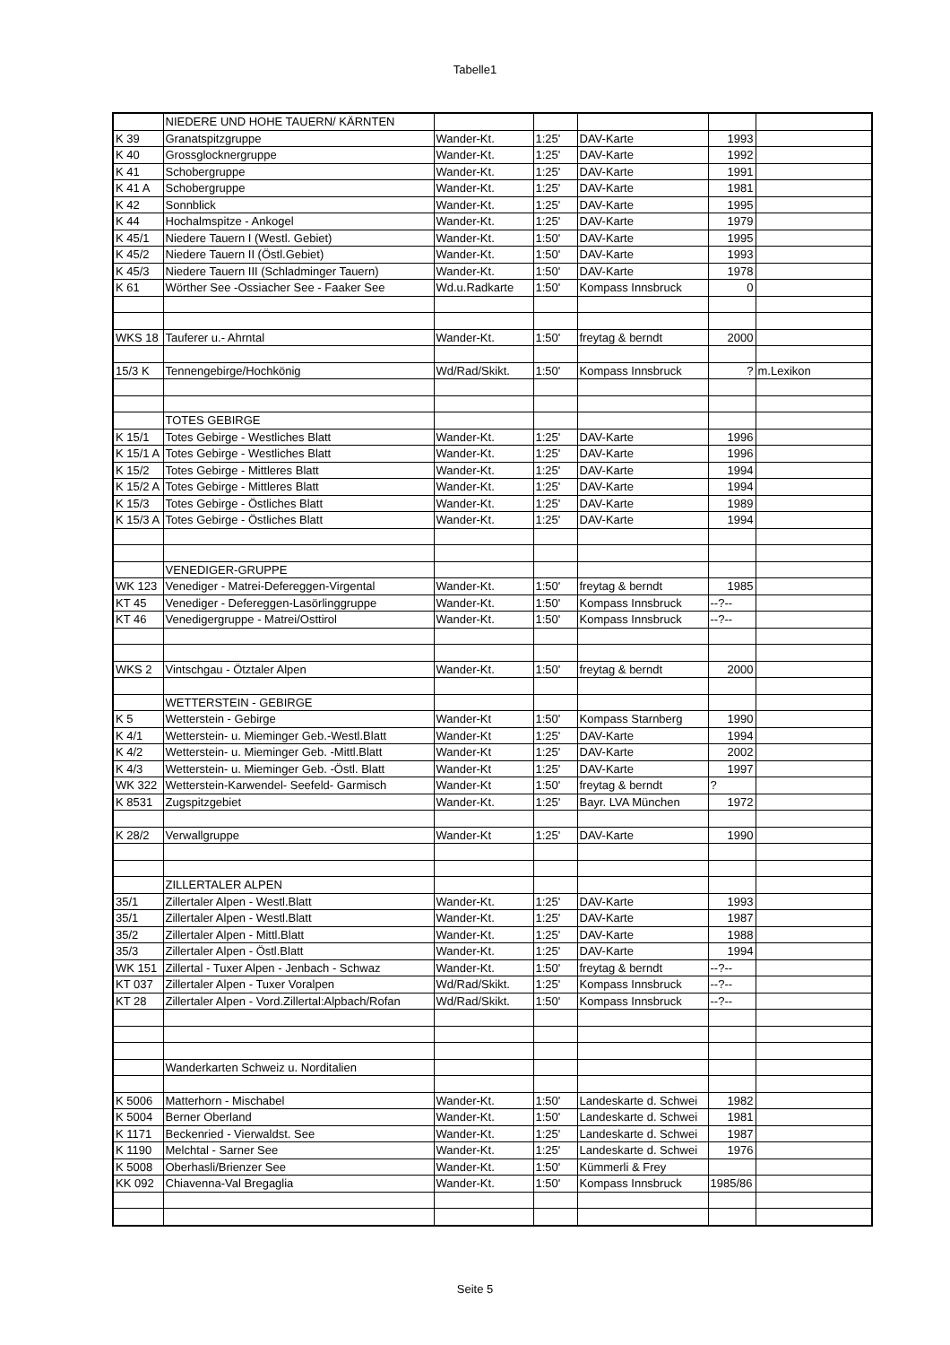Tabelle1
| | NIEDERE UND HOHE TAUERN/ KÄRNTEN | | | | | |
| K 39 | Granatspitzgruppe | Wander-Kt. | 1:25' | DAV-Karte | 1993 | |
| K 40 | Grossglocknergruppe | Wander-Kt. | 1:25' | DAV-Karte | 1992 | |
| K 41 | Schobergruppe | Wander-Kt. | 1:25' | DAV-Karte | 1991 | |
| K 41 A | Schobergruppe | Wander-Kt. | 1:25' | DAV-Karte | 1981 | |
| K 42 | Sonnblick | Wander-Kt. | 1:25' | DAV-Karte | 1995 | |
| K 44 | Hochalmspitze - Ankogel | Wander-Kt. | 1:25' | DAV-Karte | 1979 | |
| K 45/1 | Niedere Tauern I (Westl. Gebiet) | Wander-Kt. | 1:50' | DAV-Karte | 1995 | |
| K 45/2 | Niedere Tauern II (Östl.Gebiet) | Wander-Kt. | 1:50' | DAV-Karte | 1993 | |
| K 45/3 | Niedere Tauern III (Schladminger Tauern) | Wander-Kt. | 1:50' | DAV-Karte | 1978 | |
| K 61 | Wörther See -Ossiacher See - Faaker See | Wd.u.Radkarte | 1:50' | Kompass Innsbruck | 0 | |
| WKS 18 | Tauferer u.- Ahrntal | Wander-Kt. | 1:50' | freytag & berndt | 2000 | |
| 15/3 K | Tennengebirge/Hochkönig | Wd/Rad/Skikt. | 1:50' | Kompass Innsbruck | ? | m.Lexikon |
| | TOTES GEBIRGE | | | | | |
| K 15/1 | Totes Gebirge - Westliches Blatt | Wander-Kt. | 1:25' | DAV-Karte | 1996 | |
| K 15/1 A | Totes Gebirge - Westliches Blatt | Wander-Kt. | 1:25' | DAV-Karte | 1996 | |
| K 15/2 | Totes Gebirge - Mittleres Blatt | Wander-Kt. | 1:25' | DAV-Karte | 1994 | |
| K 15/2 A | Totes Gebirge - Mittleres Blatt | Wander-Kt. | 1:25' | DAV-Karte | 1994 | |
| K 15/3 | Totes Gebirge - Östliches Blatt | Wander-Kt. | 1:25' | DAV-Karte | 1989 | |
| K 15/3 A | Totes Gebirge - Östliches Blatt | Wander-Kt. | 1:25' | DAV-Karte | 1994 | |
| | VENEDIGER-GRUPPE | | | | | |
| WK 123 | Venediger - Matrei-Defereggen-Virgental | Wander-Kt. | 1:50' | freytag & berndt | 1985 | |
| KT 45 | Venediger - Defereggen-Lasörlinggruppe | Wander-Kt. | 1:50' | Kompass Innsbruck | --?-- | |
| KT 46 | Venedigergruppe - Matrei/Osttirol | Wander-Kt. | 1:50' | Kompass Innsbruck | --?-- | |
| WKS 2 | Vintschgau - Ötztaler Alpen | Wander-Kt. | 1:50' | freytag & berndt | 2000 | |
| | WETTERSTEIN - GEBIRGE | | | | | |
| K 5 | Wetterstein - Gebirge | Wander-Kt | 1:50' | Kompass Starnberg | 1990 | |
| K 4/1 | Wetterstein- u. Mieminger Geb.-Westl.Blatt | Wander-Kt | 1:25' | DAV-Karte | 1994 | |
| K 4/2 | Wetterstein- u. Mieminger Geb. -Mittl.Blatt | Wander-Kt | 1:25' | DAV-Karte | 2002 | |
| K 4/3 | Wetterstein- u. Mieminger Geb. -Östl. Blatt | Wander-Kt | 1:25' | DAV-Karte | 1997 | |
| WK 322 | Wetterstein-Karwendel- Seefeld- Garmisch | Wander-Kt | 1:50' | freytag & berndt | ? | |
| K 8531 | Zugspitzgebiet | Wander-Kt. | 1:25' | Bayr. LVA München | 1972 | |
| K 28/2 | Verwallgruppe | Wander-Kt | 1:25' | DAV-Karte | 1990 | |
| | ZILLERTALER ALPEN | | | | | |
| 35/1 | Zillertaler Alpen - Westl.Blatt | Wander-Kt. | 1:25' | DAV-Karte | 1993 | |
| 35/1 | Zillertaler Alpen - Westl.Blatt | Wander-Kt. | 1:25' | DAV-Karte | 1987 | |
| 35/2 | Zillertaler Alpen - Mittl.Blatt | Wander-Kt. | 1:25' | DAV-Karte | 1988 | |
| 35/3 | Zillertaler Alpen - Östl.Blatt | Wander-Kt. | 1:25' | DAV-Karte | 1994 | |
| WK 151 | Zillertal - Tuxer Alpen - Jenbach - Schwaz | Wander-Kt. | 1:50' | freytag & berndt | --?-- | |
| KT 037 | Zillertaler Alpen - Tuxer Voralpen | Wd/Rad/Skikt. | 1:25' | Kompass Innsbruck | --?-- | |
| KT 28 | Zillertaler Alpen - Vord.Zillertal:Alpbach/Rofan | Wd/Rad/Skikt. | 1:50' | Kompass Innsbruck | --?-- | |
| | Wanderkarten Schweiz u. Norditalien | | | | | |
| K 5006 | Matterhorn - Mischabel | Wander-Kt. | 1:50' | Landeskarte d. Schwei | 1982 | |
| K 5004 | Berner Oberland | Wander-Kt. | 1:50' | Landeskarte d. Schwei | 1981 | |
| K 1171 | Beckenried - Vierwaldst. See | Wander-Kt. | 1:25' | Landeskarte d. Schwei | 1987 | |
| K 1190 | Melchtal - Sarner See | Wander-Kt. | 1:25' | Landeskarte d. Schwei | 1976 | |
| K 5008 | Oberhasli/Brienzer See | Wander-Kt. | 1:50' | Kümmerli & Frey | | |
| KK 092 | Chiavenna-Val Bregaglia | Wander-Kt. | 1:50' | Kompass Innsbruck | 1985/86 | |
Seite 5